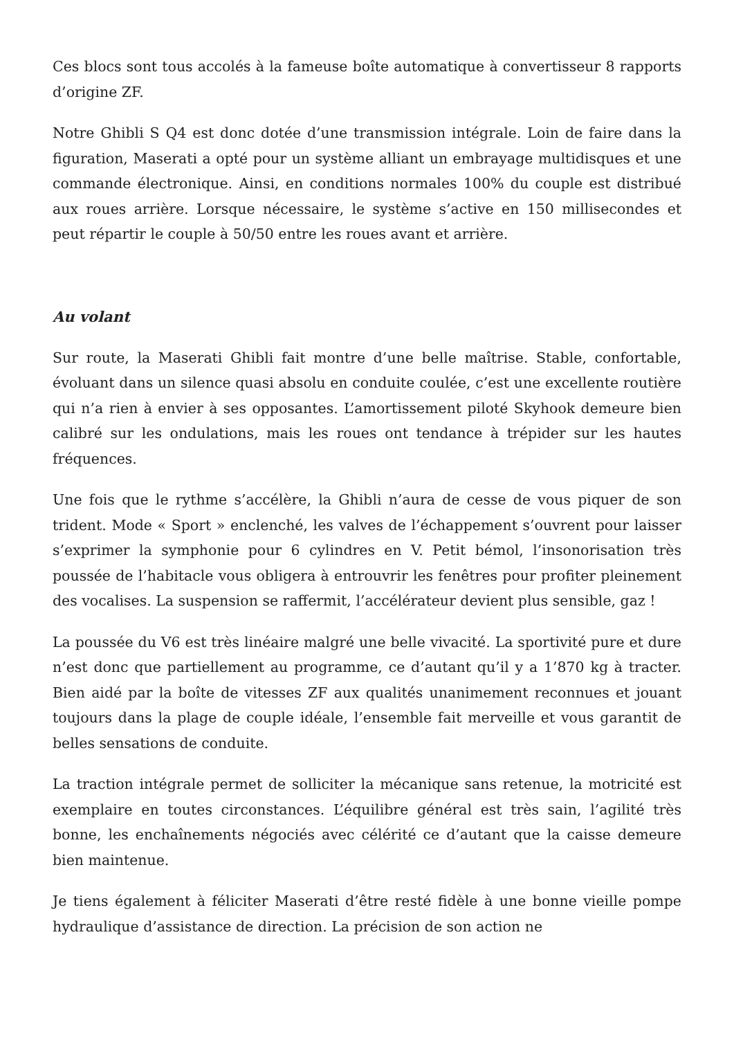Ces blocs sont tous accolés à la fameuse boîte automatique à convertisseur 8 rapports d’origine ZF.
Notre Ghibli S Q4 est donc dotée d’une transmission intégrale. Loin de faire dans la figuration, Maserati a opté pour un système alliant un embrayage multidisques et une commande électronique. Ainsi, en conditions normales 100% du couple est distribué aux roues arrière. Lorsque nécessaire, le système s’active en 150 millisecondes et peut répartir le couple à 50/50 entre les roues avant et arrière.
Au volant
Sur route, la Maserati Ghibli fait montre d’une belle maîtrise. Stable, confortable, évoluant dans un silence quasi absolu en conduite coulée, c’est une excellente routière qui n’a rien à envier à ses opposantes. L’amortissement piloté Skyhook demeure bien calibré sur les ondulations, mais les roues ont tendance à trépider sur les hautes fréquences.
Une fois que le rythme s’accélère, la Ghibli n’aura de cesse de vous piquer de son trident. Mode « Sport » enclenché, les valves de l’échappement s’ouvrent pour laisser s’exprimer la symphonie pour 6 cylindres en V. Petit bémol, l’insonorisation très poussée de l’habitacle vous obligera à entrouvrir les fenêtres pour profiter pleinement des vocalises. La suspension se raffermit, l’accélérateur devient plus sensible, gaz !
La poussée du V6 est très linéaire malgré une belle vivacité. La sportivité pure et dure n’est donc que partiellement au programme, ce d’autant qu’il y a 1’870 kg à tracter. Bien aidé par la boîte de vitesses ZF aux qualités unanimement reconnues et jouant toujours dans la plage de couple idéale, l’ensemble fait merveille et vous garantit de belles sensations de conduite.
La traction intégrale permet de solliciter la mécanique sans retenue, la motricité est exemplaire en toutes circonstances. L’équilibre général est très sain, l’agilité très bonne, les enchaînements négociés avec célérité ce d’autant que la caisse demeure bien maintenue.
Je tiens également à féliciter Maserati d’être resté fidèle à une bonne vieille pompe hydraulique d’assistance de direction. La précision de son action ne